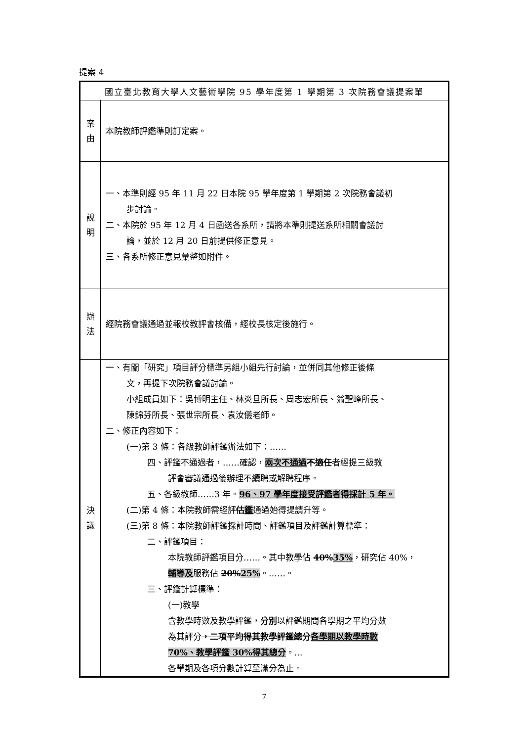提案 4
| 國立臺北教育大學人文藝術學院 95 學年度第 1 學期第 3 次院務會議提案單 | |
| 案 由 | 本院教師評鑑準則訂定案。 |
| 說 明 | 一、本準則經 95 年 11 月 22 日本院 95 學年度第 1 學期第 2 次院務會議初 步討論。 二、本院於 95 年 12 月 4 日函送各系所，請將本準則提送系所相關會議討 論，並於 12 月 20 日前提供修正意見。 三、各系所修正意見彙整如附件。 |
| 辦 法 | 經院務會議通過並報校教評會核備，經校長核定後施行。 |
| 決 議 | 一、有關「研究」項目評分標準另組小組先行討論，並併同其他修正後條 文，再提下次院務會議討論。 小組成員如下：吳博明主任、林炎旦所長、周志宏所長、翁聖峰所長、 陳錦芬所長、張世宗所長、袁汝儀老師。 二、修正內容如下： (一)第 3 條：各級教師評鑑辦法如下：…… 四、評鑑不通過者，……確認， 兩次不通過 不適任 者經提三級教 評會審議通過後辦理不續聘或解聘程序。 五、各級教師……3 年。 96、97 學年度接受評鑑者得採計 5 年。 (二)第 4 條：本院教師需經評 估 鑑 通過始得提請升等。 (三)第 8 條：本院教師評鑑採計時間、評鑑項目及評鑑計算標準： 二、評鑑項目： 本院教師評鑑項目分……。其中教學佔 40% 35% ，研究佔 40%， 輔導及 服務佔 20% 25% 。……。 三、評鑑計算標準： (一)教學 含教學時數及教學評鑑， 分別 以評鑑期間各學期之平均分數 為其評分 ，二項平均得其教學評鑑總分 各學期以教學時數 70%、教學評鑑 30%得其總分 。… 各學期及各項分數計算至滿分為止。 |
7